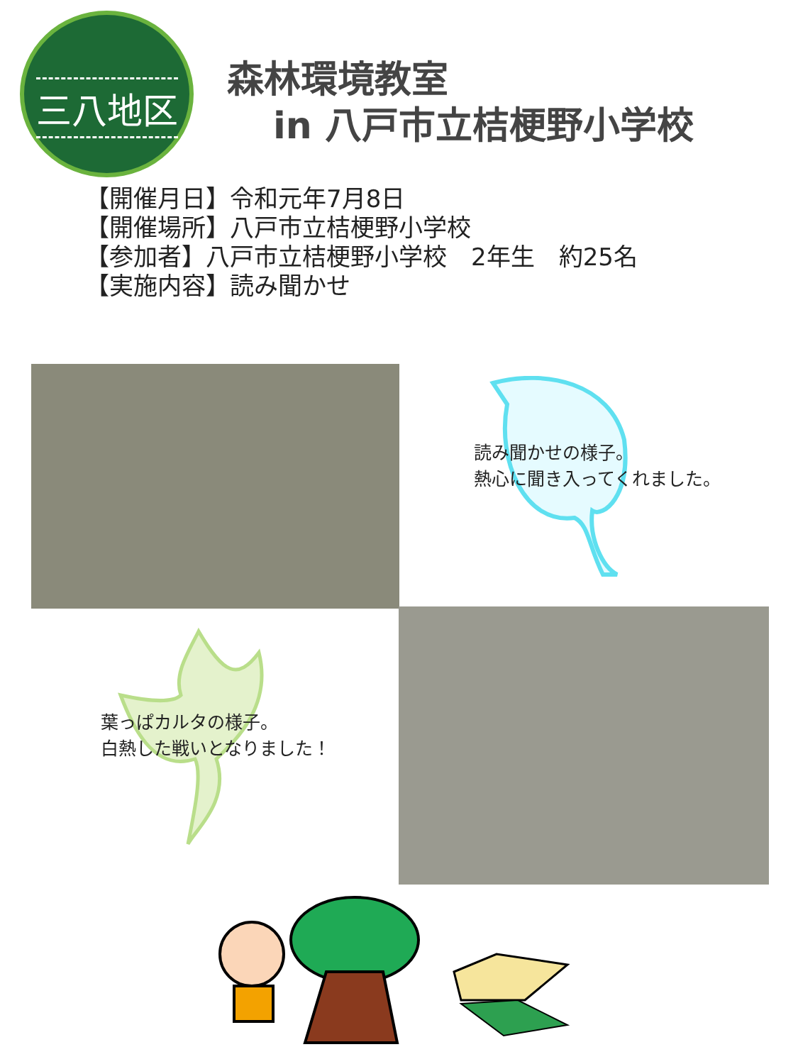三八地区
森林環境教室
in 八戸市立桔梗野小学校
【開催月日】令和元年7月8日
【開催場所】八戸市立桔梗野小学校
【参加者】八戸市立桔梗野小学校　2年生　約25名
【実施内容】読み聞かせ
読み聞かせの様子。
熱心に聞き入ってくれました。
葉っぱカルタの様子。
白熱した戦いとなりました！